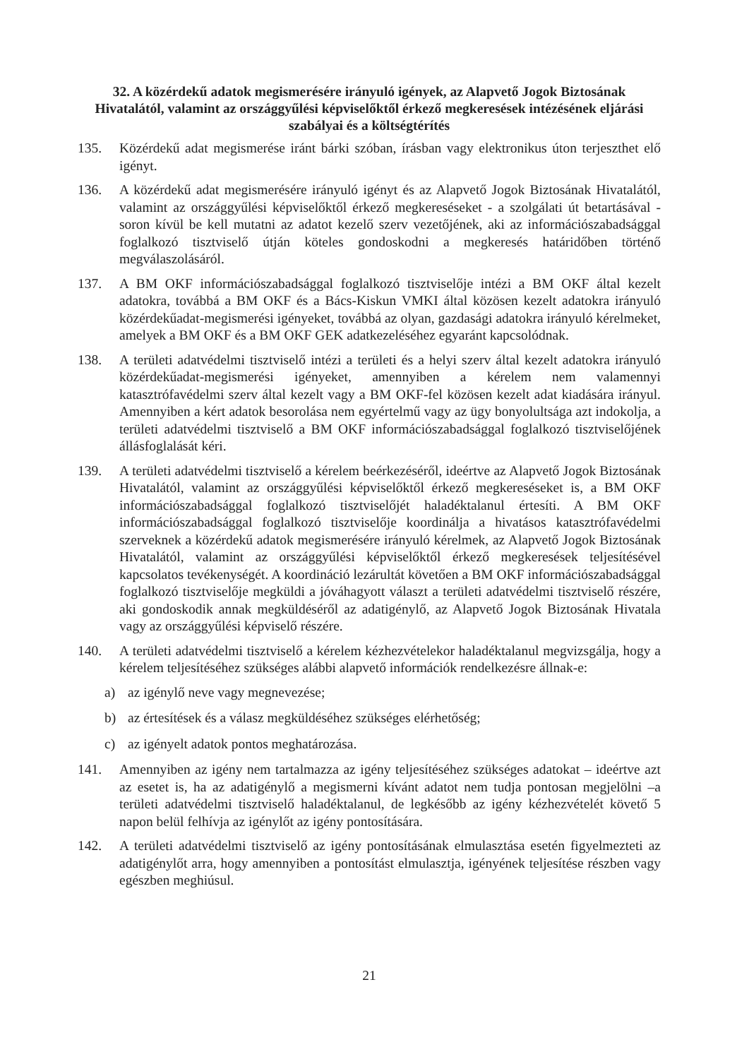32. A közérdekű adatok megismerésére irányuló igények, az Alapvető Jogok Biztosának Hivatalától, valamint az országgyűlési képviselőktől érkező megkeresések intézésének eljárási szabályai és a költségtérítés
135. Közérdekű adat megismerése iránt bárki szóban, írásban vagy elektronikus úton terjeszthet elő igényt.
136. A közérdekű adat megismerésére irányuló igényt és az Alapvető Jogok Biztosának Hivatalától, valamint az országgyűlési képviselőktől érkező megkereséseket - a szolgálati út betartásával - soron kívül be kell mutatni az adatot kezelő szerv vezetőjének, aki az információszabadsággal foglalkozó tisztviselő útján köteles gondoskodni a megkeresés határidőben történő megválaszolásáról.
137. A BM OKF információszabadsággal foglalkozó tisztviselője intézi a BM OKF által kezelt adatokra, továbbá a BM OKF és a Bács-Kiskun VMKI által közösen kezelt adatokra irányuló közérdekűadat-megismerési igényeket, továbbá az olyan, gazdasági adatokra irányuló kérelmeket, amelyek a BM OKF és a BM OKF GEK adatkezeléséhez egyaránt kapcsolódnak.
138. A területi adatvédelmi tisztviselő intézi a területi és a helyi szerv által kezelt adatokra irányuló közérdekűadat-megismerési igényeket, amennyiben a kérelem nem valamennyi katasztrófavédelmi szerv által kezelt vagy a BM OKF-fel közösen kezelt adat kiadására irányul. Amennyiben a kért adatok besorolása nem egyértelmű vagy az ügy bonyolultsága azt indokolja, a területi adatvédelmi tisztviselő a BM OKF információszabadsággal foglalkozó tisztviselőjének állásfoglalását kéri.
139. A területi adatvédelmi tisztviselő a kérelem beérkezéséről, ideértve az Alapvető Jogok Biztosának Hivatalától, valamint az országgyűlési képviselőktől érkező megkereséseket is, a BM OKF információszabadsággal foglalkozó tisztviselőjét haladéktalanul értesíti. A BM OKF információszabadsággal foglalkozó tisztviselője koordinálja a hivatásos katasztrófavédelmi szerveknek a közérdekű adatok megismerésére irányuló kérelmek, az Alapvető Jogok Biztosának Hivatalától, valamint az országgyűlési képviselőktől érkező megkeresések teljesítésével kapcsolatos tevékenységét. A koordináció lezárultát követően a BM OKF információszabadsággal foglalkozó tisztviselője megküldi a jóváhagyott választ a területi adatvédelmi tisztviselő részére, aki gondoskodik annak megküldéséről az adatigénylő, az Alapvető Jogok Biztosának Hivatala vagy az országgyűlési képviselő részére.
140. A területi adatvédelmi tisztviselő a kérelem kézhezvételekor haladéktalanul megvizsgálja, hogy a kérelem teljesítéséhez szükséges alábbi alapvető információk rendelkezésre állnak-e:
a) az igénylő neve vagy megnevezése;
b) az értesítések és a válasz megküldéséhez szükséges elérhetőség;
c) az igényelt adatok pontos meghatározása.
141. Amennyiben az igény nem tartalmazza az igény teljesítéséhez szükséges adatokat – ideértve azt az esetet is, ha az adatigénylő a megismerni kívánt adatot nem tudja pontosan megjelölni –a területi adatvédelmi tisztviselő haladéktalanul, de legkésőbb az igény kézhezvételét követő 5 napon belül felhívja az igénylőt az igény pontosítására.
142. A területi adatvédelmi tisztviselő az igény pontosításának elmulasztása esetén figyelmezteti az adatigénylőt arra, hogy amennyiben a pontosítást elmulasztja, igényének teljesítése részben vagy egészben meghiúsul.
21